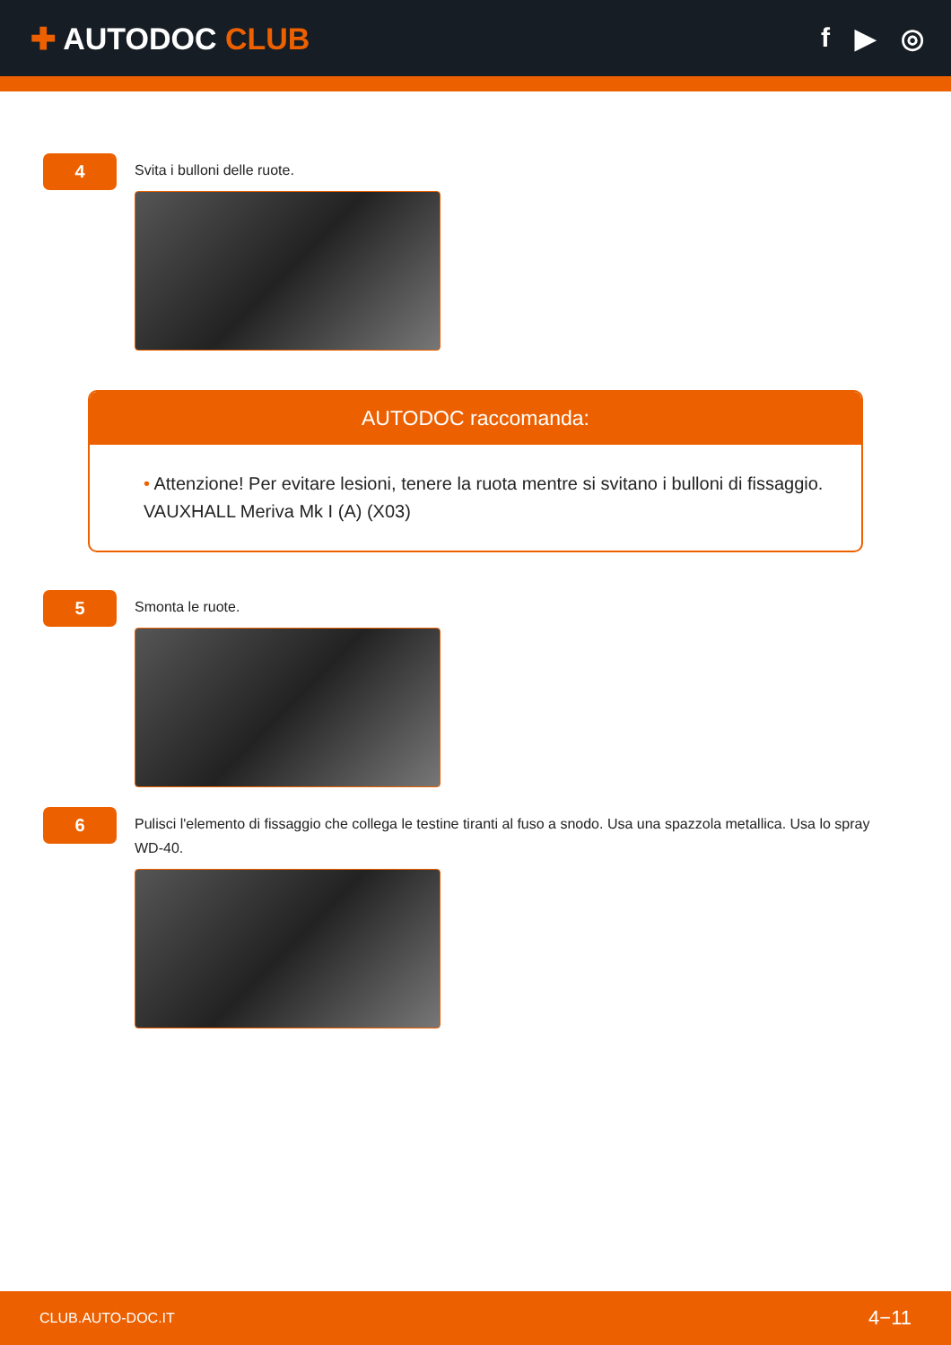✚ AUTODOC CLUB f ▶ ◎
4
Svita i bulloni delle ruote.
AUTODOC raccomanda:
• Attenzione! Per evitare lesioni, tenere la ruota mentre si svitano i bulloni di fissaggio. VAUXHALL Meriva Mk I (A) (X03)
5
Smonta le ruote.
6
Pulisci l'elemento di fissaggio che collega le testine tiranti al fuso a snodo. Usa una spazzola metallica. Usa lo spray WD-40.
CLUB.AUTO-DOC.IT 4−11